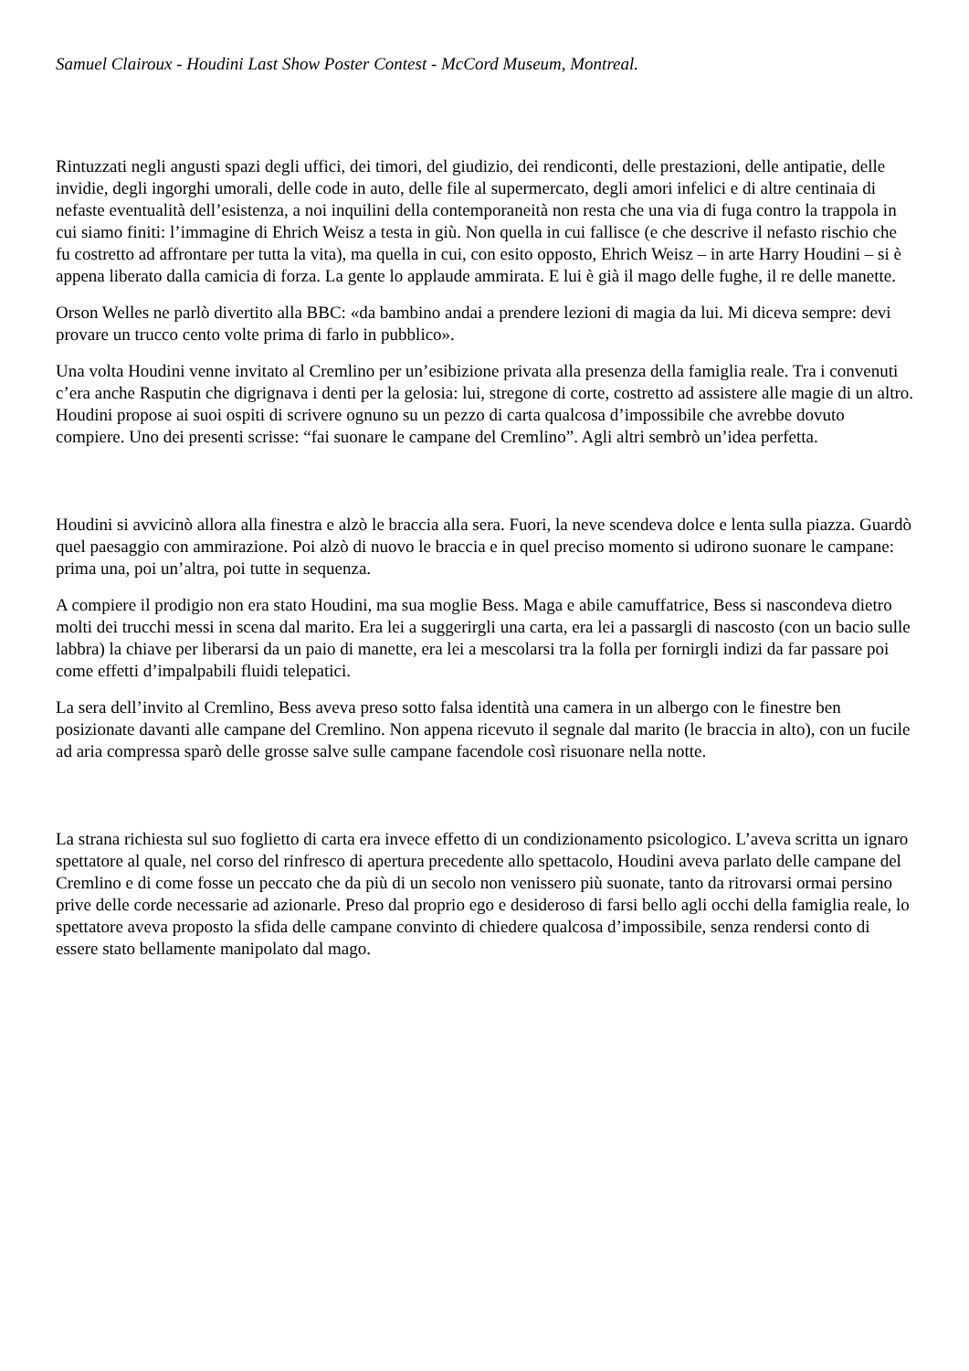Samuel Clairoux - Houdini Last Show Poster Contest - McCord Museum, Montreal.
Rintuzzati negli angusti spazi degli uffici, dei timori, del giudizio, dei rendiconti, delle prestazioni, delle antipatie, delle invidie, degli ingorghi umorali, delle code in auto, delle file al supermercato, degli amori infelici e di altre centinaia di nefaste eventualità dell’esistenza, a noi inquilini della contemporaneità non resta che una via di fuga contro la trappola in cui siamo finiti: l’immagine di Ehrich Weisz a testa in giù. Non quella in cui fallisce (e che descrive il nefasto rischio che fu costretto ad affrontare per tutta la vita), ma quella in cui, con esito opposto, Ehrich Weisz – in arte Harry Houdini – si è appena liberato dalla camicia di forza. La gente lo applaude ammirata. E lui è già il mago delle fughe, il re delle manette.
Orson Welles ne parlò divertito alla BBC: «da bambino andai a prendere lezioni di magia da lui. Mi diceva sempre: devi provare un trucco cento volte prima di farlo in pubblico».
Una volta Houdini venne invitato al Cremlino per un’esibizione privata alla presenza della famiglia reale. Tra i convenuti c’era anche Rasputin che digrignava i denti per la gelosia: lui, stregone di corte, costretto ad assistere alle magie di un altro. Houdini propose ai suoi ospiti di scrivere ognuno su un pezzo di carta qualcosa d’impossibile che avrebbe dovuto compiere. Uno dei presenti scrisse: “fai suonare le campane del Cremlino”. Agli altri sembrò un’idea perfetta.
Houdini si avvicinò allora alla finestra e alzò le braccia alla sera. Fuori, la neve scendeva dolce e lenta sulla piazza. Guardò quel paesaggio con ammirazione. Poi alzò di nuovo le braccia e in quel preciso momento si udirono suonare le campane: prima una, poi un’altra, poi tutte in sequenza.
A compiere il prodigio non era stato Houdini, ma sua moglie Bess. Maga e abile camuffatrice, Bess si nascondeva dietro molti dei trucchi messi in scena dal marito. Era lei a suggerirgli una carta, era lei a passargli di nascosto (con un bacio sulle labbra) la chiave per liberarsi da un paio di manette, era lei a mescolarsi tra la folla per fornirgli indizi da far passare poi come effetti d’impalpabili fluidi telepatici.
La sera dell’invito al Cremlino, Bess aveva preso sotto falsa identità una camera in un albergo con le finestre ben posizionate davanti alle campane del Cremlino. Non appena ricevuto il segnale dal marito (le braccia in alto), con un fucile ad aria compressa sparò delle grosse salve sulle campane facendole così risuonare nella notte.
La strana richiesta sul suo foglietto di carta era invece effetto di un condizionamento psicologico. L’aveva scritta un ignaro spettatore al quale, nel corso del rinfresco di apertura precedente allo spettacolo, Houdini aveva parlato delle campane del Cremlino e di come fosse un peccato che da più di un secolo non venissero più suonate, tanto da ritrovarsi ormai persino prive delle corde necessarie ad azionarle. Preso dal proprio ego e desideroso di farsi bello agli occhi della famiglia reale, lo spettatore aveva proposto la sfida delle campane convinto di chiedere qualcosa d’impossibile, senza rendersi conto di essere stato bellamente manipolato dal mago.